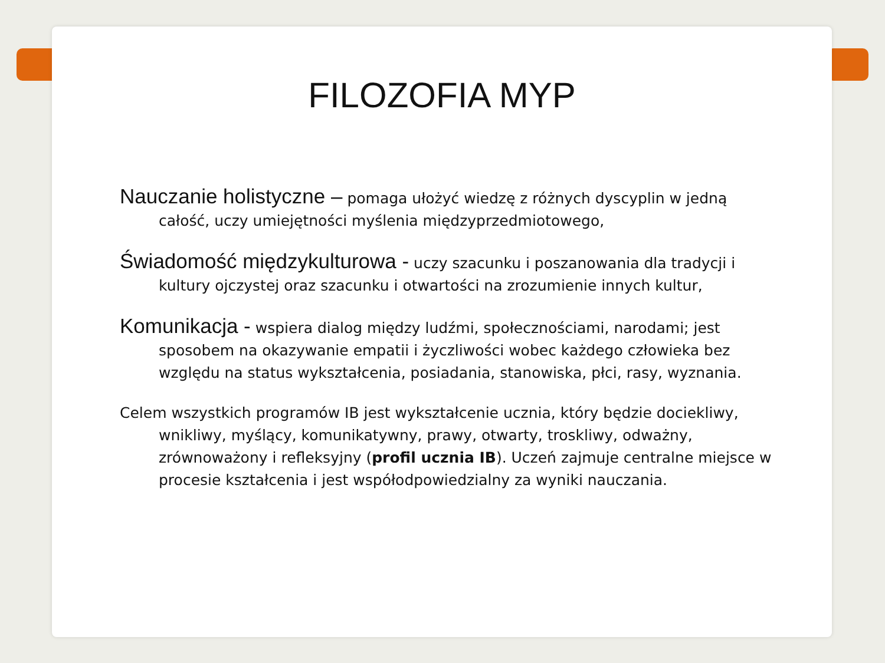FILOZOFIA MYP
Nauczanie holistyczne – pomaga ułożyć wiedzę z różnych dyscyplin w jedną całość, uczy umiejętności myślenia międzyprzedmiotowego,
Świadomość międzykulturowa - uczy szacunku i poszanowania dla tradycji i kultury ojczystej oraz szacunku i otwartości na zrozumienie innych kultur,
Komunikacja - wspiera dialog między ludźmi, społecznościami, narodami; jest sposobem na okazywanie empatii i życzliwości wobec każdego człowieka bez względu na status wykształcenia, posiadania, stanowiska, płci, rasy, wyznania.
Celem wszystkich programów IB jest wykształcenie ucznia, który będzie dociekliwy, wnikliwy, myślący, komunikatywny, prawy, otwarty, troskliwy, odważny, zrównoważony i refleksyjny (profil ucznia IB). Uczeń zajmuje centralne miejsce w procesie kształcenia i jest współodpowiedzialny za wyniki nauczania.